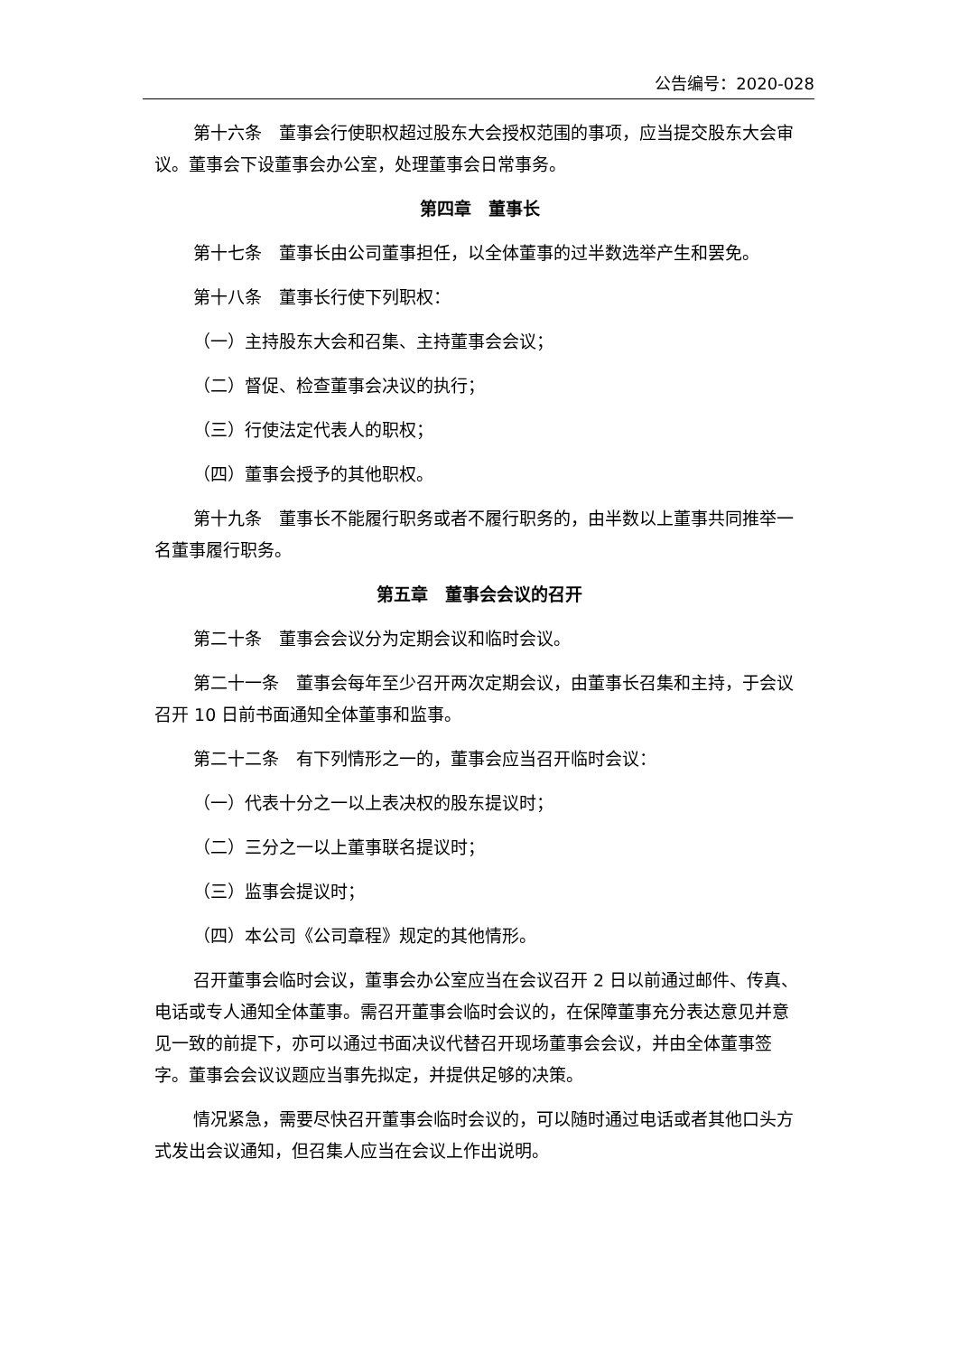公告编号：2020-028
第十六条　董事会行使职权超过股东大会授权范围的事项，应当提交股东大会审议。董事会下设董事会办公室，处理董事会日常事务。
第四章　董事长
第十七条　董事长由公司董事担任，以全体董事的过半数选举产生和罢免。
第十八条　董事长行使下列职权：
（一）主持股东大会和召集、主持董事会会议；
（二）督促、检查董事会决议的执行；
（三）行使法定代表人的职权；
（四）董事会授予的其他职权。
第十九条　董事长不能履行职务或者不履行职务的，由半数以上董事共同推举一名董事履行职务。
第五章　董事会会议的召开
第二十条　董事会会议分为定期会议和临时会议。
第二十一条　董事会每年至少召开两次定期会议，由董事长召集和主持，于会议召开 10 日前书面通知全体董事和监事。
第二十二条　有下列情形之一的，董事会应当召开临时会议：
（一）代表十分之一以上表决权的股东提议时；
（二）三分之一以上董事联名提议时；
（三）监事会提议时；
（四）本公司《公司章程》规定的其他情形。
召开董事会临时会议，董事会办公室应当在会议召开 2 日以前通过邮件、传真、电话或专人通知全体董事。需召开董事会临时会议的，在保障董事充分表达意见并意见一致的前提下，亦可以通过书面决议代替召开现场董事会会议，并由全体董事签字。董事会会议议题应当事先拟定，并提供足够的决策。
情况紧急，需要尽快召开董事会临时会议的，可以随时通过电话或者其他口头方式发出会议通知，但召集人应当在会议上作出说明。